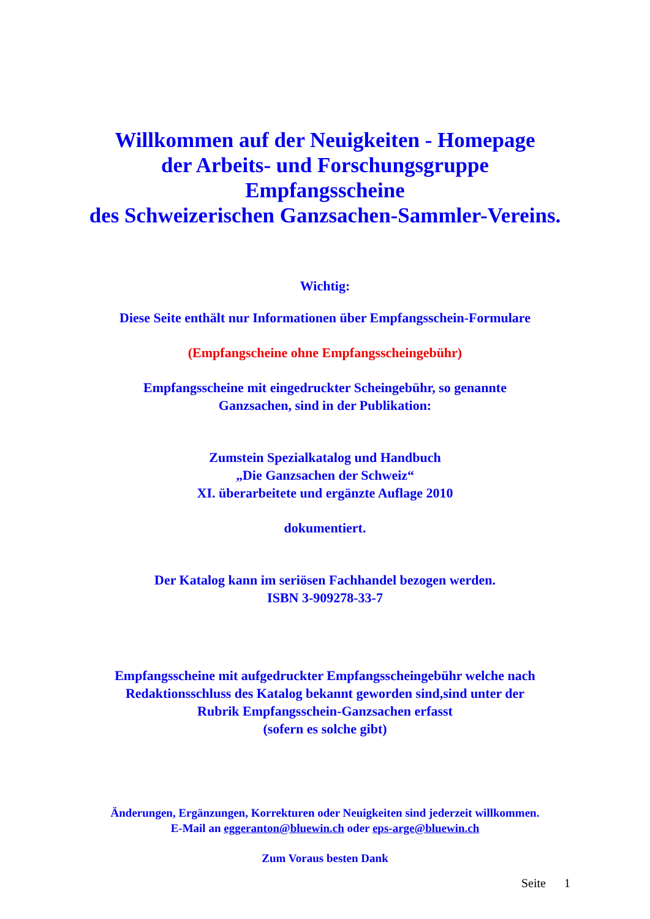Willkommen auf der Neuigkeiten - Homepage
der Arbeits- und Forschungsgruppe
Empfangsscheine
des Schweizerischen Ganzsachen-Sammler-Vereins.
Wichtig:
Diese Seite enthält nur Informationen über Empfangsschein-Formulare
(Empfangscheine ohne Empfangsscheingebühr)
Empfangsscheine mit eingedruckter Scheingebühr, so genannte
Ganzsachen, sind in der Publikation:
Zumstein Spezialkatalog und Handbuch
„Die Ganzsachen der Schweiz“
XI. überarbeitete und ergänzte Auflage 2010
dokumentiert.
Der Katalog kann im seriösen Fachhandel bezogen werden.
ISBN 3-909278-33-7
Empfangsscheine mit aufgedruckter Empfangsscheingebühr welche nach
Redaktionsschluss des Katalog bekannt geworden sind,sind unter der
Rubrik Empfangsschein-Ganzsachen erfasst
(sofern es solche gibt)
Änderungen, Ergänzungen, Korrekturen oder Neuigkeiten sind jederzeit willkommen.
E-Mail an eggeranton@bluewin.ch oder eps-arge@bluewin.ch
Zum Voraus besten Dank
Seite 1